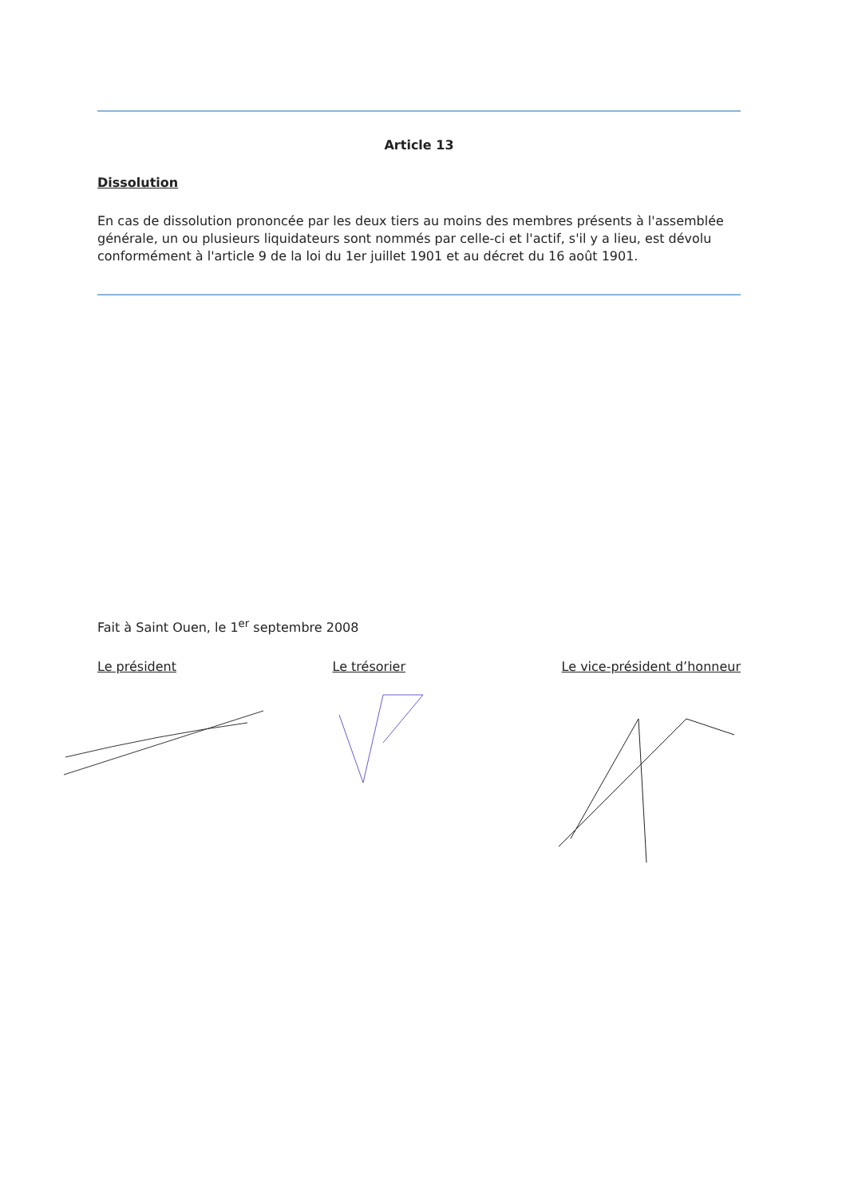Article 13
Dissolution
En cas de dissolution prononcée par les deux tiers au moins des membres présents à l'assemblée générale, un ou plusieurs liquidateurs sont nommés par celle-ci et l'actif, s'il y a lieu, est dévolu conformément à l'article 9 de la loi du 1er juillet 1901 et au décret du 16 août 1901.
Fait à Saint Ouen, le 1<sup>er</sup> septembre 2008
Le président Le trésorier Le vice-président d’honneur